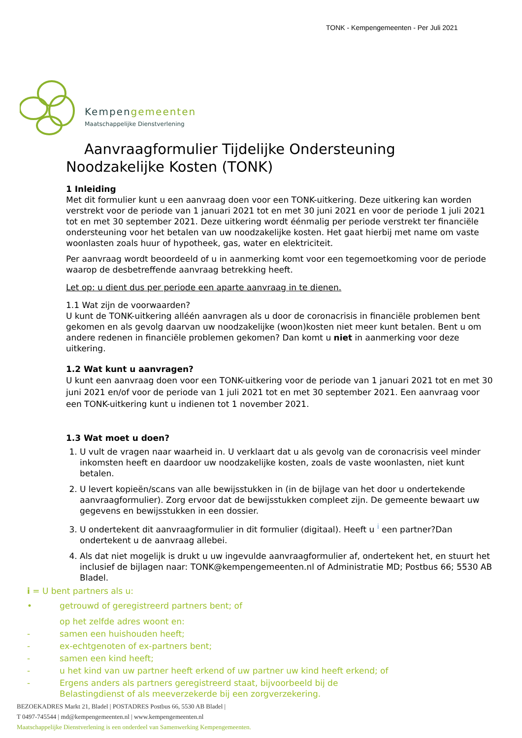TONK - Kempengemeenten - Per Juli 2021
Kempengemeenten
Maatschappelijke Dienstverlening
Aanvraagformulier Tijdelijke Ondersteuning Noodzakelijke Kosten (TONK)
1 Inleiding
Met dit formulier kunt u een aanvraag doen voor een TONK-uitkering. Deze uitkering kan worden verstrekt voor de periode van 1 januari 2021 tot en met 30 juni 2021 en voor de periode 1 juli 2021 tot en met 30 september 2021. Deze uitkering wordt éénmalig per periode verstrekt ter financiële ondersteuning voor het betalen van uw noodzakelijke kosten. Het gaat hierbij met name om vaste woonlasten zoals huur of hypotheek, gas, water en elektriciteit.
Per aanvraag wordt beoordeeld of u in aanmerking komt voor een tegemoetkoming voor de periode waarop de desbetreffende aanvraag betrekking heeft.
Let op: u dient dus per periode een aparte aanvraag in te dienen.
1.1 Wat zijn de voorwaarden?
U kunt de TONK-uitkering alléén aanvragen als u door de coronacrisis in financiële problemen bent gekomen en als gevolg daarvan uw noodzakelijke (woon)kosten niet meer kunt betalen. Bent u om andere redenen in financiële problemen gekomen? Dan komt u niet in aanmerking voor deze uitkering.
1.2 Wat kunt u aanvragen?
U kunt een aanvraag doen voor een TONK-uitkering voor de periode van 1 januari 2021 tot en met 30 juni 2021 en/of voor de periode van 1 juli 2021 tot en met 30 september 2021. Een aanvraag voor een TONK-uitkering kunt u indienen tot 1 november 2021.
1.3 Wat moet u doen?
1. U vult de vragen naar waarheid in. U verklaart dat u als gevolg van de coronacrisis veel minder inkomsten heeft en daardoor uw noodzakelijke kosten, zoals de vaste woonlasten, niet kunt betalen.
2. U levert kopieën/scans van alle bewijsstukken in (in de bijlage van het door u ondertekende aanvraagformulier). Zorg ervoor dat de bewijsstukken compleet zijn. De gemeente bewaart uw gegevens en bewijsstukken in een dossier.
3. U ondertekent dit aanvraagformulier in dit formulier (digitaal). Heeft u <sup>i</sup> een partner?Dan ondertekent u de aanvraag allebei.
4. Als dat niet mogelijk is drukt u uw ingevulde aanvraagformulier af, ondertekent het, en stuurt het inclusief de bijlagen naar: TONK@kempengemeenten.nl of Administratie MD; Postbus 66; 5530 AB Bladel.
i = U bent partners als u:
• getrouwd of geregistreerd partners bent; of
op het zelfde adres woont en:
- samen een huishouden heeft;
- ex-echtgenoten of ex-partners bent;
- samen een kind heeft;
- u het kind van uw partner heeft erkend of uw partner uw kind heeft erkend; of
- Ergens anders als partners geregistreerd staat, bijvoorbeeld bij de
Belastingdienst of als meeverzekerde bij een zorgverzekering.
BEZOEKADRES Markt 21, Bladel | POSTADRES Postbus 66, 5530 AB Bladel |
T 0497-745544 | md@kempengemeenten.nl | www.kempengemeenten.nl
Maatschappelijke Dienstverlening is een onderdeel van Samenwerking Kempengemeenten.